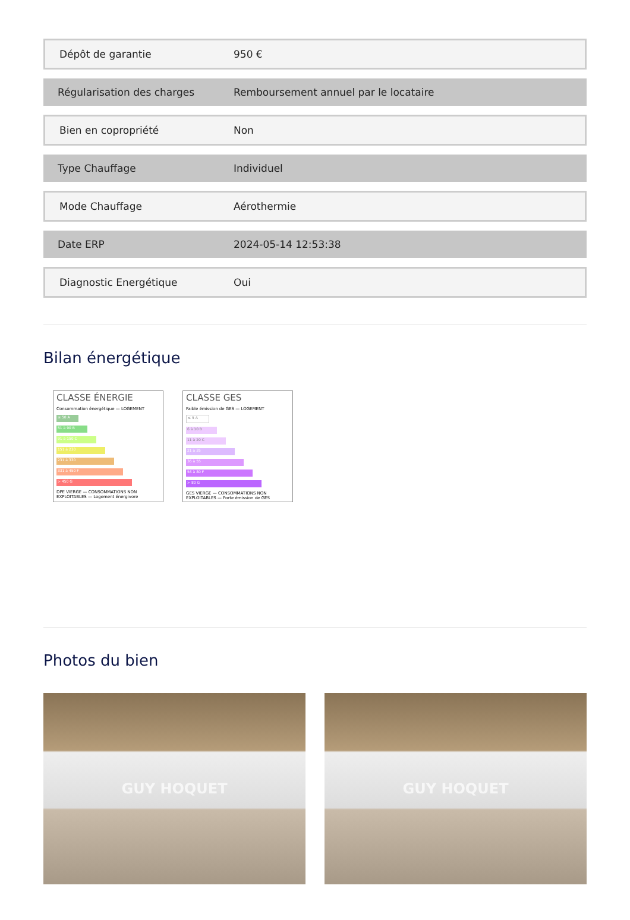| Dépôt de garantie | 950 € |
| Régularisation des charges | Remboursement annuel par le locataire |
| Bien en copropriété | Non |
| Type Chauffage | Individuel |
| Mode Chauffage | Aérothermie |
| Date ERP | 2024-05-14 12:53:38 |
| Diagnostic Energétique | Oui |
Bilan énergétique
CLASSE ÉNERGIE
Consommation énergétique — LOGEMENT
≤ 50 A
51 à 90 B
91 à 150 C
151 à 230
231 à 330
331 à 450 F
> 450 G
DPE VIERGE — CONSOMMATIONS NON EXPLOITABLES — Logement énergivore
CLASSE GES
Faible émission de GES — LOGEMENT
≤ 5 A
6 à 10 B
11 à 20 C
21 à 35
36 à 55
56 à 80 F
> 80 G
GES VIERGE — CONSOMMATIONS NON EXPLOITABLES — Forte émission de GES
Photos du bien
GUY HOQUET GUY HOQUET